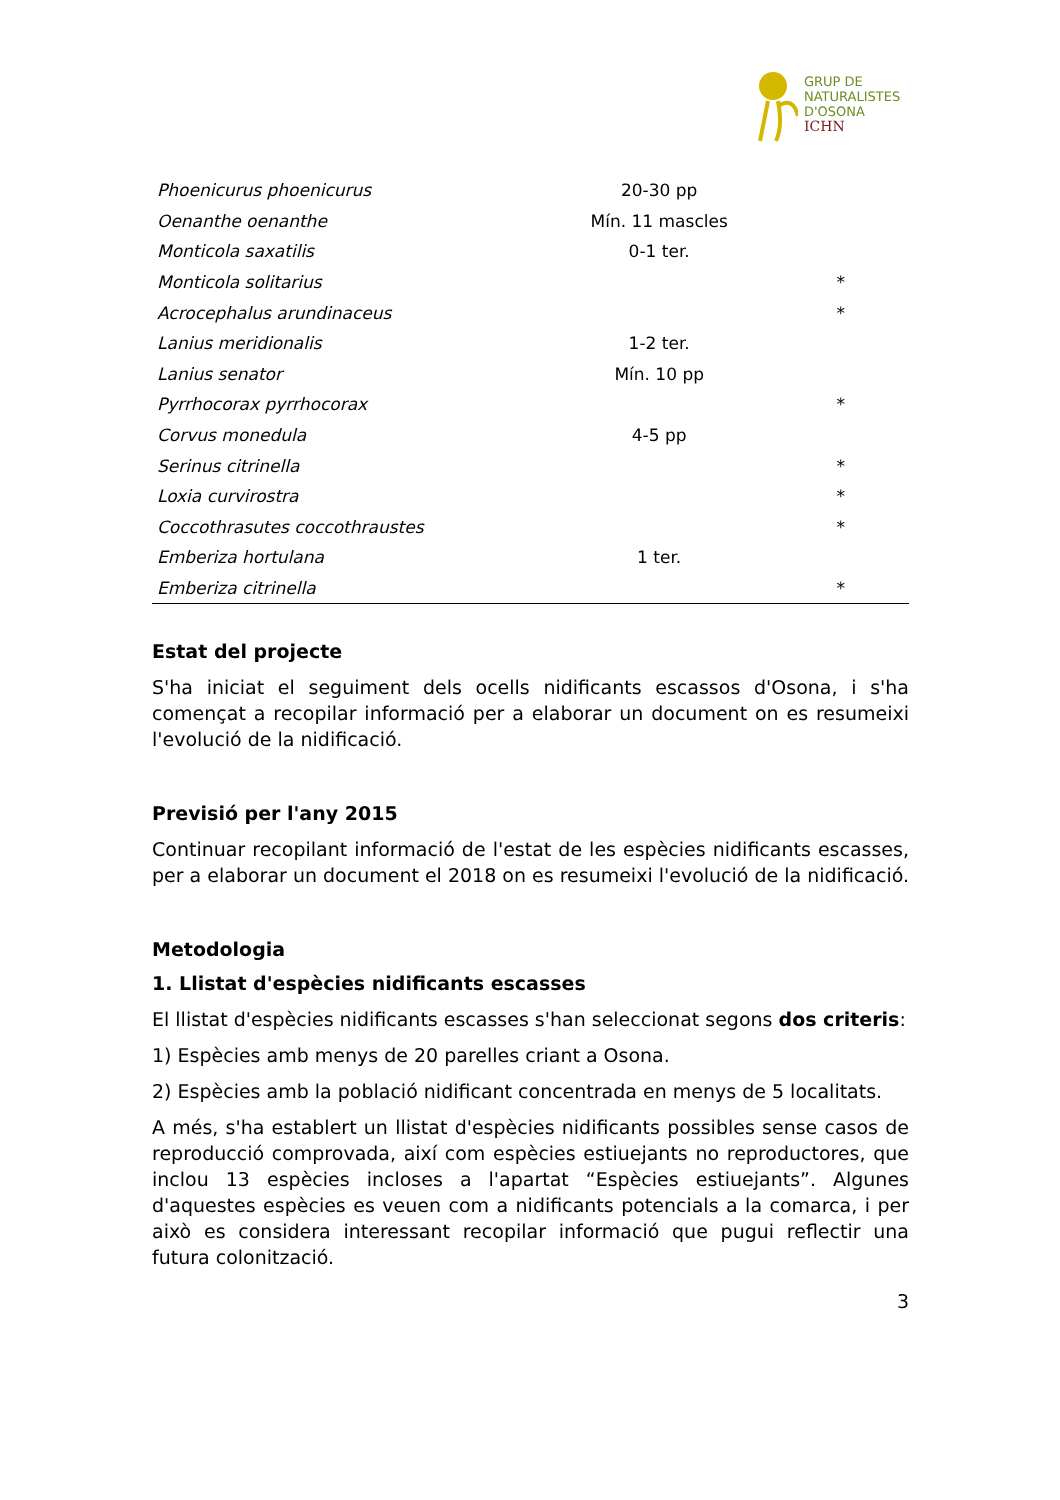GRUP DE
NATURALISTES
D'OSONA
ICHN
| Phoenicurus phoenicurus | 20-30 pp | |
| Oenanthe oenanthe | Mín. 11 mascles | |
| Monticola saxatilis | 0-1 ter. | |
| Monticola solitarius | | * |
| Acrocephalus arundinaceus | | * |
| Lanius meridionalis | 1-2 ter. | |
| Lanius senator | Mín. 10 pp | |
| Pyrrhocorax pyrrhocorax | | * |
| Corvus monedula | 4-5 pp | |
| Serinus citrinella | | * |
| Loxia curvirostra | | * |
| Coccothrasutes coccothraustes | | * |
| Emberiza hortulana | 1 ter. | |
| Emberiza citrinella | | * |
Estat del projecte
S'ha iniciat el seguiment dels ocells nidificants escassos d'Osona, i s'ha començat a recopilar informació per a elaborar un document on es resumeixi l'evolució de la nidificació.
Previsió per l'any 2015
Continuar recopilant informació de l'estat de les espècies nidificants escasses, per a elaborar un document el 2018 on es resumeixi l'evolució de la nidificació.
Metodologia
1. Llistat d'espècies nidificants escasses
El llistat d'espècies nidificants escasses s'han seleccionat segons dos criteris:
1) Espècies amb menys de 20 parelles criant a Osona.
2) Espècies amb la població nidificant concentrada en menys de 5 localitats.
A més, s'ha establert un llistat d'espècies nidificants possibles sense casos de reproducció comprovada, així com espècies estiuejants no reproductores, que inclou 13 espècies incloses a l'apartat “Espècies estiuejants”. Algunes d'aquestes espècies es veuen com a nidificants potencials a la comarca, i per això es considera interessant recopilar informació que pugui reflectir una futura colonització.
3